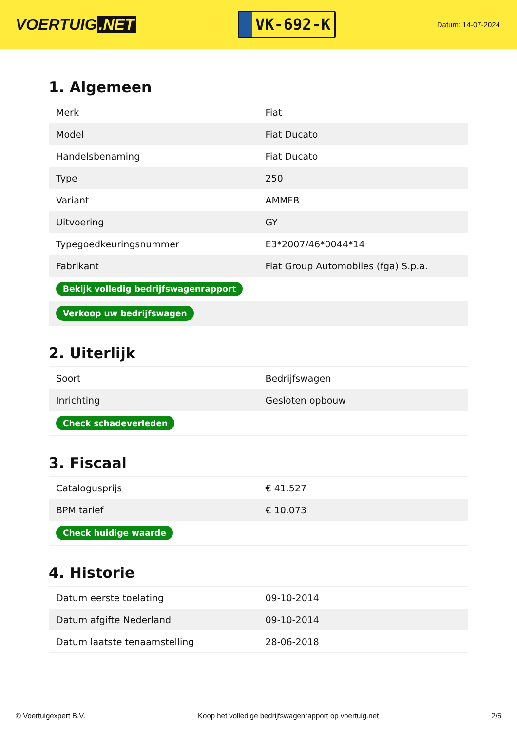VOERTUIG.NET
VK-692-K
Datum: 14-07-2024
1. Algemeen
| Merk | Fiat |
| Model | Fiat Ducato |
| Handelsbenaming | Fiat Ducato |
| Type | 250 |
| Variant | AMMFB |
| Uitvoering | GY |
| Typegoedkeuringsnummer | E3*2007/46*0044*14 |
| Fabrikant | Fiat Group Automobiles (fga) S.p.a. |
| Bekijk volledig bedrijfswagenrapport | |
| Verkoop uw bedrijfswagen | |
2. Uiterlijk
| Soort | Bedrijfswagen |
| Inrichting | Gesloten opbouw |
| Check schadeverleden | |
3. Fiscaal
| Catalogusprijs | € 41.527 |
| BPM tarief | € 10.073 |
| Check huidige waarde | |
4. Historie
| Datum eerste toelating | 09-10-2014 |
| Datum afgifte Nederland | 09-10-2014 |
| Datum laatste tenaamstelling | 28-06-2018 |
© Voertuigexpert B.V. Koop het volledige bedrijfswagenrapport op voertuig.net 2/5